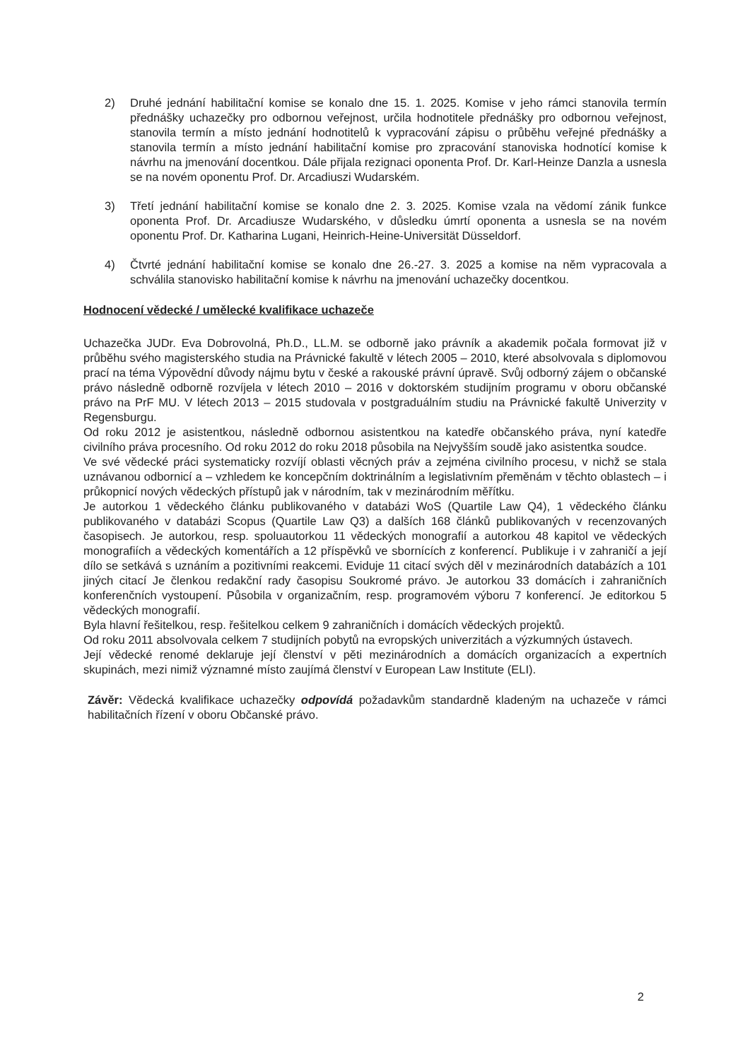2) Druhé jednání habilitační komise se konalo dne 15. 1. 2025. Komise v jeho rámci stanovila termín přednášky uchazečky pro odbornou veřejnost, určila hodnotitele přednášky pro odbornou veřejnost, stanovila termín a místo jednání hodnotitelů k vypracování zápisu o průběhu veřejné přednášky a stanovila termín a místo jednání habilitační komise pro zpracování stanoviska hodnotící komise k návrhu na jmenování docentkou. Dále přijala rezignaci oponenta Prof. Dr. Karl-Heinze Danzla a usnesla se na novém oponentu Prof. Dr. Arcadiuszi Wudarském.
3) Třetí jednání habilitační komise se konalo dne 2. 3. 2025. Komise vzala na vědomí zánik funkce oponenta Prof. Dr. Arcadiusze Wudarského, v důsledku úmrtí oponenta a usnesla se na novém oponentu Prof. Dr. Katharina Lugani, Heinrich-Heine-Universität Düsseldorf.
4) Čtvrté jednání habilitační komise se konalo dne 26.-27. 3. 2025 a komise na něm vypracovala a schválila stanovisko habilitační komise k návrhu na jmenování uchazečky docentkou.
Hodnocení vědecké / umělecké kvalifikace uchazeče
Uchazečka JUDr. Eva Dobrovolná, Ph.D., LL.M. se odborně jako právník a akademik počala formovat již v průběhu svého magisterského studia na Právnické fakultě v létech 2005 – 2010, které absolvovala s diplomovou prací na téma Výpovědní důvody nájmu bytu v české a rakouské právní úpravě. Svůj odborný zájem o občanské právo následně odborně rozvíjela v létech 2010 – 2016 v doktorském studijním programu v oboru občanské právo na PrF MU. V létech 2013 – 2015 studovala v postgraduálním studiu na Právnické fakultě Univerzity v Regensburgu.
Od roku 2012 je asistentkou, následně odbornou asistentkou na katedře občanského práva, nyní katedře civilního práva procesního. Od roku 2012 do roku 2018 působila na Nejvyšším soudě jako asistentka soudce.
Ve své vědecké práci systematicky rozvíjí oblasti věcných práv a zejména civilního procesu, v nichž se stala uznávanou odbornicí a – vzhledem ke koncepčním doktrinálním a legislativním přeměnám v těchto oblastech – i průkopnicí nových vědeckých přístupů jak v národním, tak v mezinárodním měřítku.
Je autorkou 1 vědeckého článku publikovaného v databázi WoS (Quartile Law Q4), 1 vědeckého článku publikovaného v databázi Scopus (Quartile Law Q3) a dalších 168 článků publikovaných v recenzovaných časopisech. Je autorkou, resp. spoluautorkou 11 vědeckých monografií a autorkou 48 kapitol ve vědeckých monografiích a vědeckých komentářích a 12 příspěvků ve sbornících z konferencí. Publikuje i v zahraničí a její dílo se setkává s uznáním a pozitivními reakcemi. Eviduje 11 citací svých děl v mezinárodních databázích a 101 jiných citací Je členkou redakční rady časopisu Soukromé právo. Je autorkou 33 domácích i zahraničních konferenčních vystoupení. Působila v organizačním, resp. programovém výboru 7 konferencí. Je editorkou 5 vědeckých monografií.
Byla hlavní řešitelkou, resp. řešitelkou celkem 9 zahraničních i domácích vědeckých projektů.
Od roku 2011 absolvovala celkem 7 studijních pobytů na evropských univerzitách a výzkumných ústavech.
Její vědecké renomé deklaruje její členství v pěti mezinárodních a domácích organizacích a expertních skupinách, mezi nimiž významné místo zaujímá členství v European Law Institute (ELI).
Závěr: Vědecká kvalifikace uchazečky odpovídá požadavkům standardně kladeným na uchazeče v rámci habilitačních řízení v oboru Občanské právo.
2